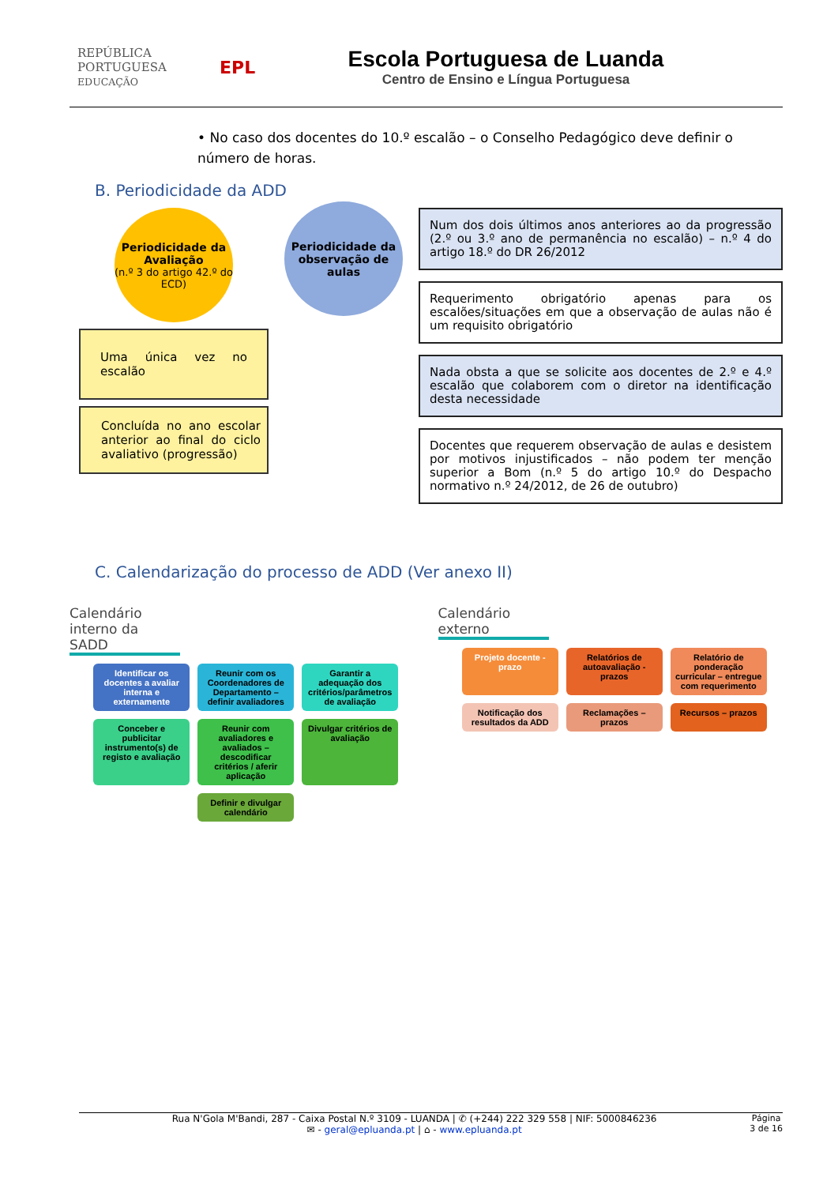REPÚBLICA PORTUGUESA EDUCAÇÃO
EPL
Escola Portuguesa de Luanda
Centro de Ensino e Língua Portuguesa
• No caso dos docentes do 10.º escalão – o Conselho Pedagógico deve definir o número de horas.
B. Periodicidade da ADD
Periodicidade da Avaliação
(n.º 3 do artigo 42.º do ECD)
Uma única vez no escalão
Concluída no ano escolar anterior ao final do ciclo avaliativo (progressão)
Periodicidade da observação de aulas
Num dos dois últimos anos anteriores ao da progressão (2.º ou 3.º ano de permanência no escalão) – n.º 4 do artigo 18.º do DR 26/2012
Requerimento obrigatório apenas para os escalões/situações em que a observação de aulas não é um requisito obrigatório
Nada obsta a que se solicite aos docentes de 2.º e 4.º escalão que colaborem com o diretor na identificação desta necessidade
Docentes que requerem observação de aulas e desistem por motivos injustificados – não podem ter menção superior a Bom (n.º 5 do artigo 10.º do Despacho normativo n.º 24/2012, de 26 de outubro)
C. Calendarização do processo de ADD (Ver anexo II)
Calendário interno da SADD
Identificar os docentes a avaliar interna e externamente
Reunir com os Coordenadores de Departamento – definir avaliadores
Garantir a adequação dos critérios/parâmetros de avaliação
Conceber e publicitar instrumento(s) de registo e avaliação
Reunir com avaliadores e avaliados – descodificar critérios / aferir aplicação
Divulgar critérios de avaliação
Definir e divulgar calendário
Calendário externo
Projeto docente - prazo
Relatórios de autoavaliação - prazos
Relatório de ponderação curricular – entregue com requerimento
Notificação dos resultados da ADD
Reclamações – prazos
Recursos – prazos
Rua N'Gola M'Bandi, 287 - Caixa Postal N.º 3109 - LUANDA | ✆ (+244) 222 329 558 | NIF: 5000846236
✉ - geral@epluanda.pt | ⌂ - www.epluanda.pt
Página
3 de 16